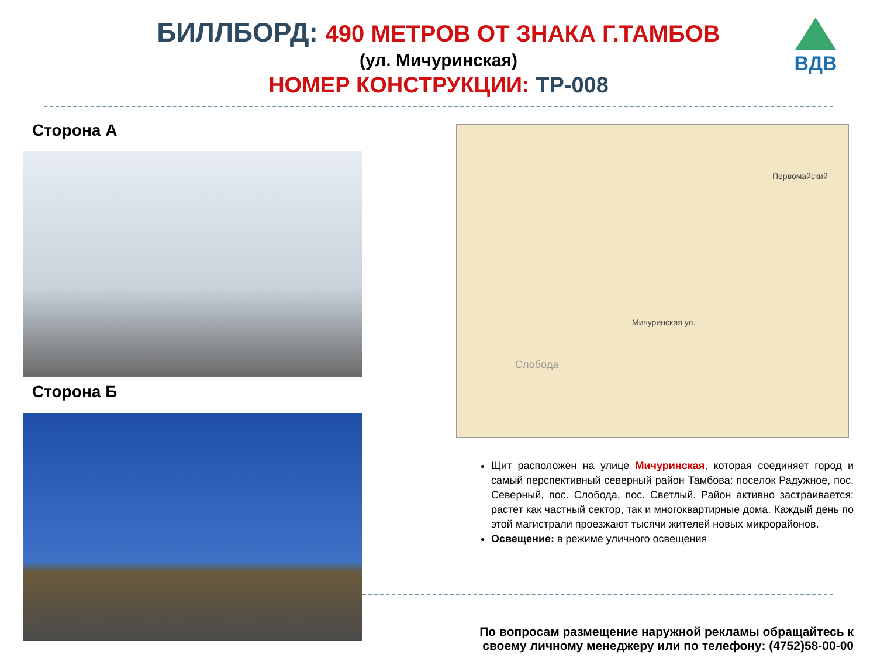ВДВ
БИЛЛБОРД: 490 МЕТРОВ ОТ ЗНАКА Г.ТАМБОВ
(ул. Мичуринская)
НОМЕР КОНСТРУКЦИИ: ТР-008
Сторона А
Сторона Б
Первомайский
Слобода
Мичуринская ул.
Щит расположен на улице Мичуринская, которая соединяет город и самый перспективный северный район Тамбова: поселок Радужное, пос. Северный, пос. Слобода, пос. Светлый. Район активно застраивается: растет как частный сектор, так и многоквартирные дома. Каждый день по этой магистрали проезжают тысячи жителей новых микрорайонов.
Освещение: в режиме уличного освещения
По вопросам размещение наружной рекламы обращайтесь к
своему личному менеджеру или по телефону: (4752)58-00-00